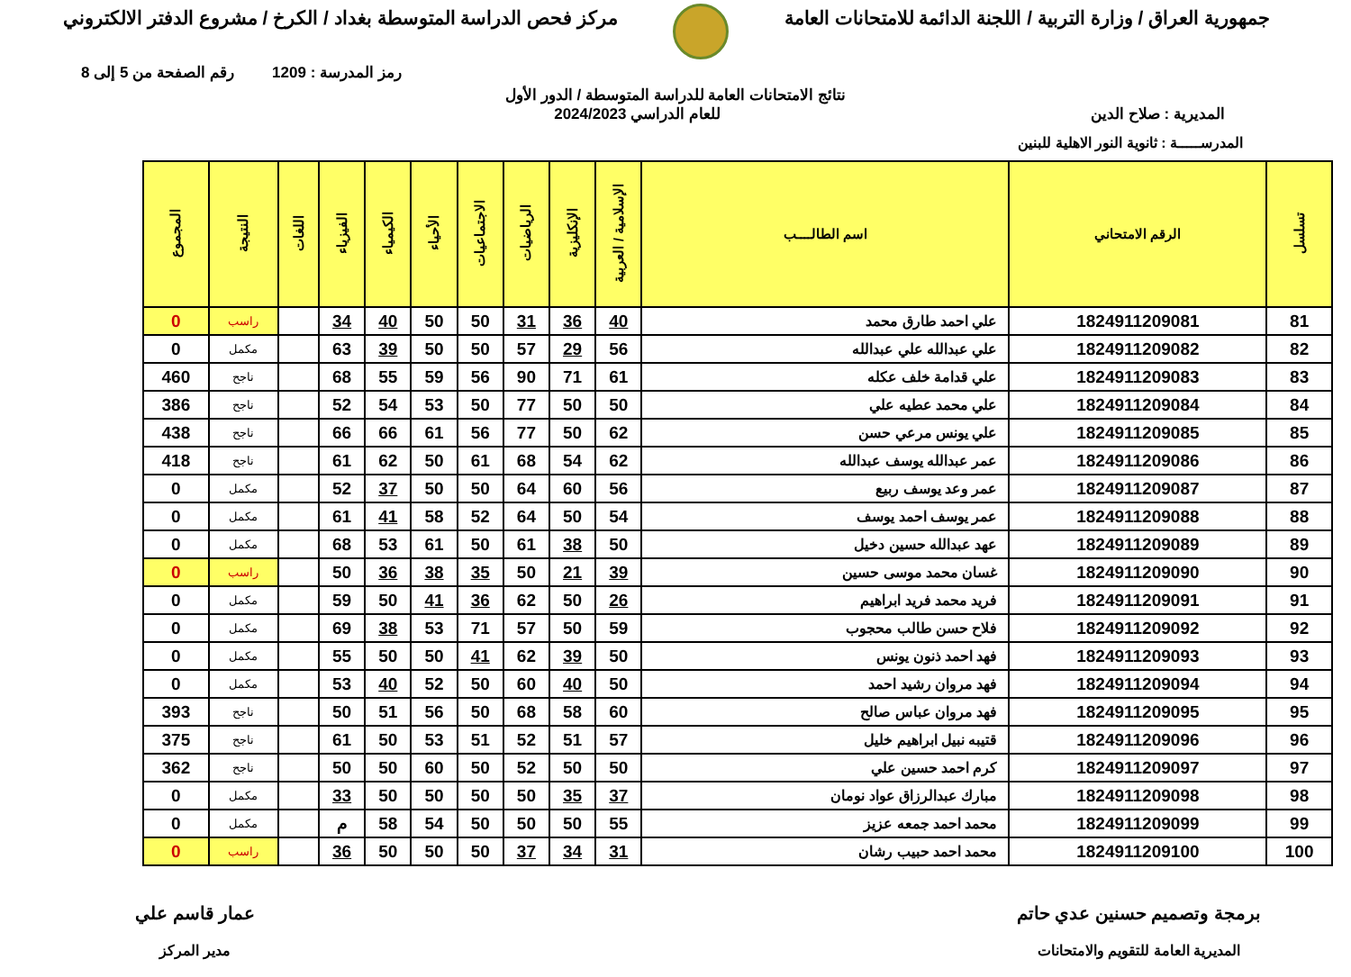جمهورية العراق / وزارة التربية / اللجنة الدائمة للامتحانات العامة
مركز فحص الدراسة المتوسطة بغداد / الكرخ / مشروع الدفتر الالكتروني
رمز المدرسة : 1209 رقم الصفحة من 5 إلى 8
نتائج الامتحانات العامة للدراسة المتوسطة / الدور الأول
المديرية : صلاح الدين للعام الدراسي 2024/2023
المدرســـــة : ثانوية النور الاهلية للبنين
| تسلسل | الرقم الامتحاني | اسم الطالــــب | الإسلامية / العربية | الإنكليزية | الرياضيات | الاجتماعيات | الأحياء | الكيمياء | الفيزياء | اللغات | النتيجة | المجموع |
| --- | --- | --- | --- | --- | --- | --- | --- | --- | --- | --- | --- | --- |
| 81 | 1824911209081 | علي احمد طارق محمد | 40 | 36 | 31 | 50 | 50 | 40 | 34 | | راسب | 0 |
| 82 | 1824911209082 | علي عبدالله علي عبدالله | 56 | 29 | 57 | 50 | 50 | 39 | 63 | | مكمل | 0 |
| 83 | 1824911209083 | علي قدامة خلف عكله | 61 | 71 | 90 | 56 | 59 | 55 | 68 | | ناجح | 460 |
| 84 | 1824911209084 | علي محمد عطيه علي | 50 | 50 | 77 | 50 | 53 | 54 | 52 | | ناجح | 386 |
| 85 | 1824911209085 | علي يونس مرعي حسن | 62 | 50 | 77 | 56 | 61 | 66 | 66 | | ناجح | 438 |
| 86 | 1824911209086 | عمر عبدالله يوسف عبدالله | 62 | 54 | 68 | 61 | 50 | 62 | 61 | | ناجح | 418 |
| 87 | 1824911209087 | عمر وعد يوسف ربيع | 56 | 60 | 64 | 50 | 50 | 37 | 52 | | مكمل | 0 |
| 88 | 1824911209088 | عمر يوسف احمد يوسف | 54 | 50 | 64 | 52 | 58 | 41 | 61 | | مكمل | 0 |
| 89 | 1824911209089 | عهد عبدالله حسين دخيل | 50 | 38 | 61 | 50 | 61 | 53 | 68 | | مكمل | 0 |
| 90 | 1824911209090 | غسان محمد موسى حسين | 39 | 21 | 50 | 35 | 38 | 36 | 50 | | راسب | 0 |
| 91 | 1824911209091 | فريد محمد فريد ابراهيم | 26 | 50 | 62 | 36 | 41 | 50 | 59 | | مكمل | 0 |
| 92 | 1824911209092 | فلاح حسن طالب محجوب | 59 | 50 | 57 | 71 | 53 | 38 | 69 | | مكمل | 0 |
| 93 | 1824911209093 | فهد احمد ذنون يونس | 50 | 39 | 62 | 41 | 50 | 50 | 55 | | مكمل | 0 |
| 94 | 1824911209094 | فهد مروان رشيد احمد | 50 | 40 | 60 | 50 | 52 | 40 | 53 | | مكمل | 0 |
| 95 | 1824911209095 | فهد مروان عباس صالح | 60 | 58 | 68 | 50 | 56 | 51 | 50 | | ناجح | 393 |
| 96 | 1824911209096 | قتيبه نبيل ابراهيم خليل | 57 | 51 | 52 | 51 | 53 | 50 | 61 | | ناجح | 375 |
| 97 | 1824911209097 | كرم احمد حسين علي | 50 | 50 | 52 | 50 | 60 | 50 | 50 | | ناجح | 362 |
| 98 | 1824911209098 | مبارك عبدالرزاق عواد نومان | 37 | 35 | 50 | 50 | 50 | 50 | 33 | | مكمل | 0 |
| 99 | 1824911209099 | محمد احمد جمعه عزيز | 55 | 50 | 50 | 50 | 54 | 58 | م | | مكمل | 0 |
| 100 | 1824911209100 | محمد احمد حبيب رشان | 31 | 34 | 37 | 50 | 50 | 50 | 36 | | راسب | 0 |
برمجة وتصميم حسنين عدي حاتم
المديرية العامة للتقويم والامتحانات
عمار قاسم علي
مدير المركز